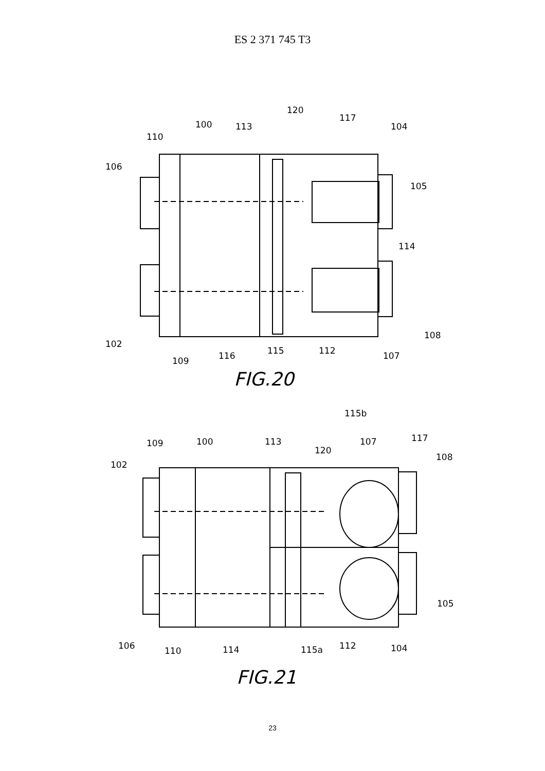ES 2 371 745 T3
120
117
100
113
104
110
106
105
114
102
108
112
115
116
109
107
FIG.20
115b
109
100
113
107
117
120
108
102
105
106
110
114
115a
112
104
FIG.21
23